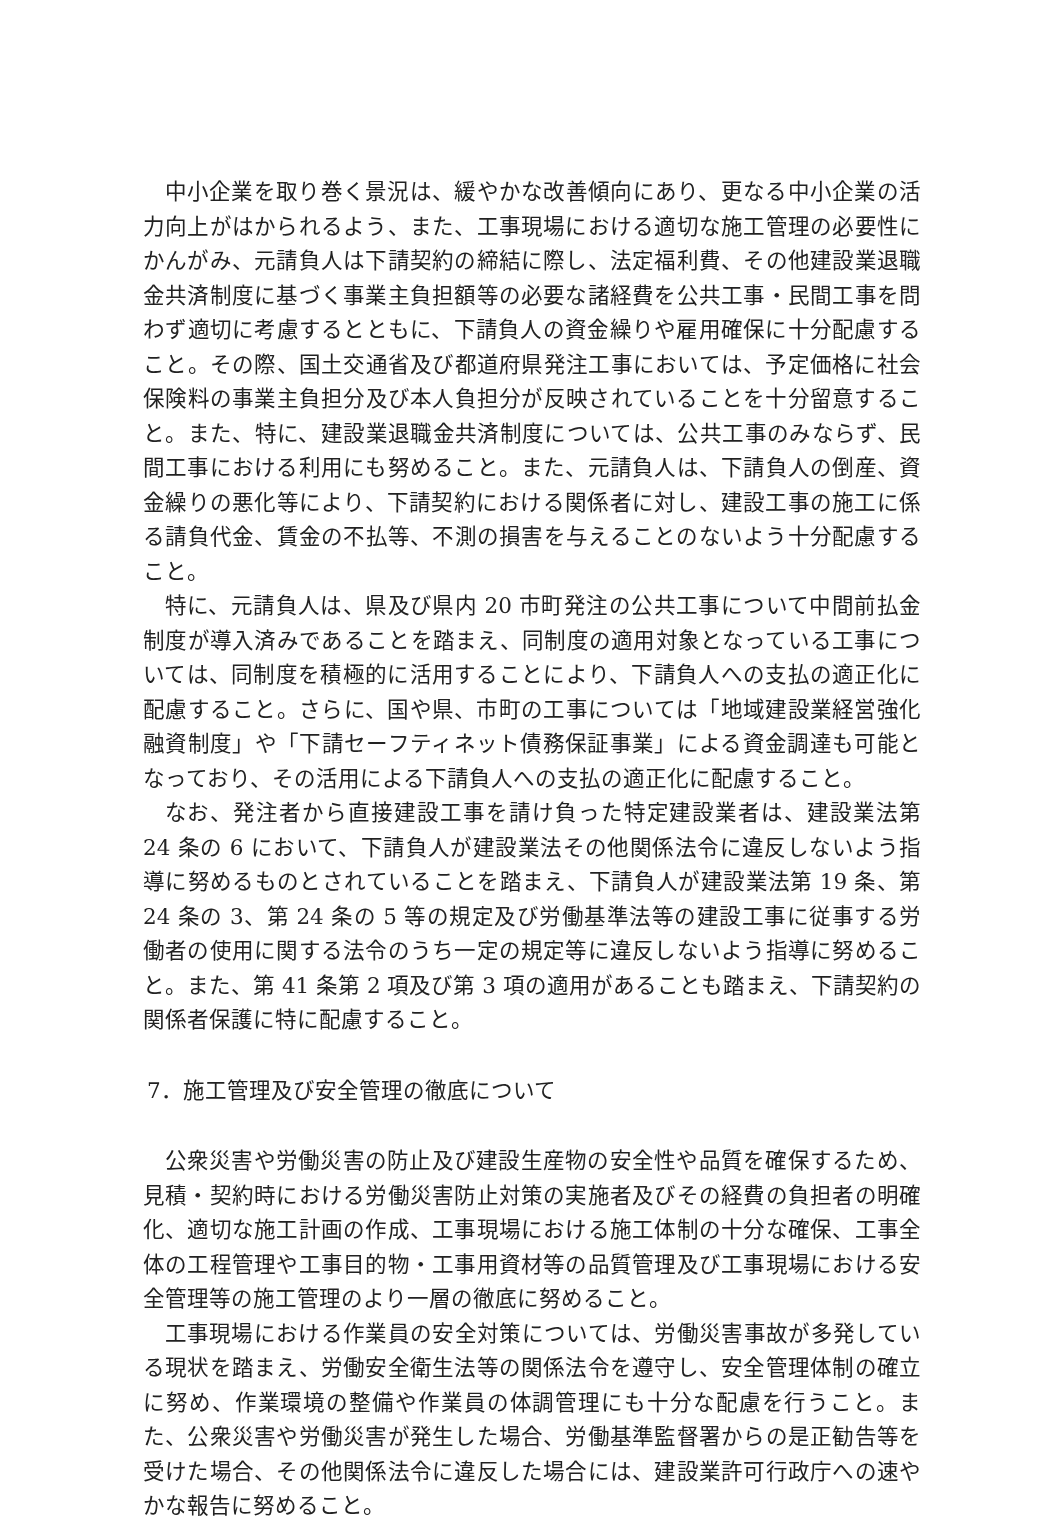中小企業を取り巻く景況は、緩やかな改善傾向にあり、更なる中小企業の活力向上がはかられるよう、また、工事現場における適切な施工管理の必要性にかんがみ、元請負人は下請契約の締結に際し、法定福利費、その他建設業退職金共済制度に基づく事業主負担額等の必要な諸経費を公共工事・民間工事を問わず適切に考慮するとともに、下請負人の資金繰りや雇用確保に十分配慮すること。その際、国土交通省及び都道府県発注工事においては、予定価格に社会保険料の事業主負担分及び本人負担分が反映されていることを十分留意すること。また、特に、建設業退職金共済制度については、公共工事のみならず、民間工事における利用にも努めること。また、元請負人は、下請負人の倒産、資金繰りの悪化等により、下請契約における関係者に対し、建設工事の施工に係る請負代金、賃金の不払等、不測の損害を与えることのないよう十分配慮すること。
特に、元請負人は、県及び県内 20 市町発注の公共工事について中間前払金制度が導入済みであることを踏まえ、同制度の適用対象となっている工事については、同制度を積極的に活用することにより、下請負人への支払の適正化に配慮すること。さらに、国や県、市町の工事については「地域建設業経営強化融資制度」や「下請セーフティネット債務保証事業」による資金調達も可能となっており、その活用による下請負人への支払の適正化に配慮すること。
なお、発注者から直接建設工事を請け負った特定建設業者は、建設業法第 24 条の 6 において、下請負人が建設業法その他関係法令に違反しないよう指導に努めるものとされていることを踏まえ、下請負人が建設業法第 19 条、第 24 条の 3、第 24 条の 5 等の規定及び労働基準法等の建設工事に従事する労働者の使用に関する法令のうち一定の規定等に違反しないよう指導に努めること。また、第 41 条第 2 項及び第 3 項の適用があることも踏まえ、下請契約の関係者保護に特に配慮すること。
7．施工管理及び安全管理の徹底について
公衆災害や労働災害の防止及び建設生産物の安全性や品質を確保するため、見積・契約時における労働災害防止対策の実施者及びその経費の負担者の明確化、適切な施工計画の作成、工事現場における施工体制の十分な確保、工事全体の工程管理や工事目的物・工事用資材等の品質管理及び工事現場における安全管理等の施工管理のより一層の徹底に努めること。
工事現場における作業員の安全対策については、労働災害事故が多発している現状を踏まえ、労働安全衛生法等の関係法令を遵守し、安全管理体制の確立に努め、作業環境の整備や作業員の体調管理にも十分な配慮を行うこと。また、公衆災害や労働災害が発生した場合、労働基準監督署からの是正勧告等を受けた場合、その他関係法令に違反した場合には、建設業許可行政庁への速やかな報告に努めること。